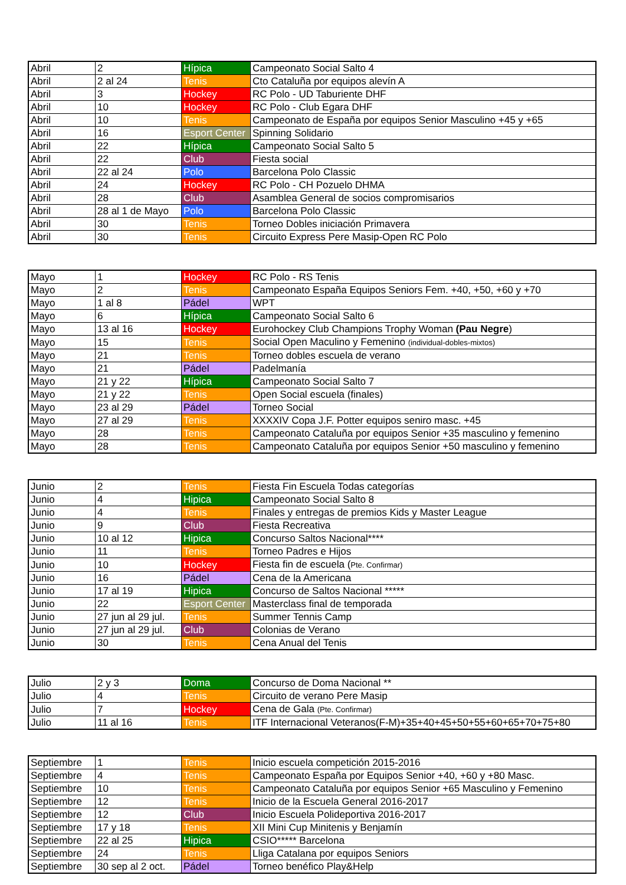| Abril | 2 | Hípica | Campeonato Social Salto 4 |
| Abril | 2 al 24 | Tenis | Cto Cataluña por equipos alevín A |
| Abril | 3 | Hockey | RC Polo - UD Taburiente DHF |
| Abril | 10 | Hockey | RC Polo - Club Egara DHF |
| Abril | 10 | Tenis | Campeonato de España por equipos Senior Masculino +45 y +65 |
| Abril | 16 | Esport Center | Spinning Solidario |
| Abril | 22 | Hípica | Campeonato Social Salto 5 |
| Abril | 22 | Club | Fiesta social |
| Abril | 22 al 24 | Polo | Barcelona Polo Classic |
| Abril | 24 | Hockey | RC Polo - CH Pozuelo DHMA |
| Abril | 28 | Club | Asamblea General de socios compromisarios |
| Abril | 28 al 1 de Mayo | Polo | Barcelona Polo Classic |
| Abril | 30 | Tenis | Torneo Dobles iniciación Primavera |
| Abril | 30 | Tenis | Circuito Express Pere Masip-Open RC Polo |
| Mayo | 1 | Hockey | RC Polo - RS Tenis |
| Mayo | 2 | Tenis | Campeonato España Equipos Seniors Fem. +40, +50, +60 y +70 |
| Mayo | 1 al 8 | Pádel | WPT |
| Mayo | 6 | Hípica | Campeonato Social Salto 6 |
| Mayo | 13 al 16 | Hockey | Eurohockey Club Champions Trophy Woman (Pau Negre ) |
| Mayo | 15 | Tenis | Social Open Maculino y Femenino (individual-dobles-mixtos) |
| Mayo | 21 | Tenis | Torneo dobles escuela de verano |
| Mayo | 21 | Pádel | Padelmanía |
| Mayo | 21 y 22 | Hípica | Campeonato Social Salto 7 |
| Mayo | 21 y 22 | Tenis | Open Social escuela (finales) |
| Mayo | 23 al 29 | Pádel | Torneo Social |
| Mayo | 27 al 29 | Tenis | XXXXIV Copa J.F. Potter equipos seniro masc. +45 |
| Mayo | 28 | Tenis | Campeonato Cataluña por equipos Senior +35 masculino y femenino |
| Mayo | 28 | Tenis | Campeonato Cataluña por equipos Senior +50 masculino y femenino |
| Junio | 2 | Tenis | Fiesta Fin Escuela Todas categorías |
| Junio | 4 | Hipica | Campeonato Social Salto 8 |
| Junio | 4 | Tenis | Finales y entregas de premios Kids y Master League |
| Junio | 9 | Club | Fiesta Recreativa |
| Junio | 10 al 12 | Hipica | Concurso Saltos Nacional**** |
| Junio | 11 | Tenis | Torneo Padres e Hijos |
| Junio | 10 | Hockey | Fiesta fin de escuela ( Pte. Confirmar) |
| Junio | 16 | Pádel | Cena de la Americana |
| Junio | 17 al 19 | Hipica | Concurso de Saltos Nacional ***** |
| Junio | 22 | Esport Center | Masterclass final de temporada |
| Junio | 27 jun al 29 jul. | Tenis | Summer Tennis Camp |
| Junio | 27 jun al 29 jul. | Club | Colonias de Verano |
| Junio | 30 | Tenis | Cena Anual del Tenis |
| Julio | 2 y 3 | Doma | Concurso de Doma Nacional ** |
| Julio | 4 | Tenis | Circuito de verano Pere Masip |
| Julio | 7 | Hockey | Cena de Gala (Pte. Confirmar) |
| Julio | 11 al 16 | Tenis | ITF Internacional Veteranos(F-M)+35+40+45+50+55+60+65+70+75+80 |
| Septiembre | 1 | Tenis | Inicio escuela competición 2015-2016 |
| Septiembre | 4 | Tenis | Campeonato España por Equipos Senior +40, +60 y +80 Masc. |
| Septiembre | 10 | Tenis | Campeonato Cataluña por equipos Senior +65 Masculino y Femenino |
| Septiembre | 12 | Tenis | Inicio de la Escuela General 2016-2017 |
| Septiembre | 12 | Club | Inicio Escuela Polideportiva 2016-2017 |
| Septiembre | 17 y 18 | Tenis | XII Mini Cup Minitenis y Benjamín |
| Septiembre | 22 al 25 | Hipica | CSIO***** Barcelona |
| Septiembre | 24 | Tenis | Lliga Catalana por equipos Seniors |
| Septiembre | 30 sep al 2 oct. | Pádel | Torneo benéfico Play&Help |